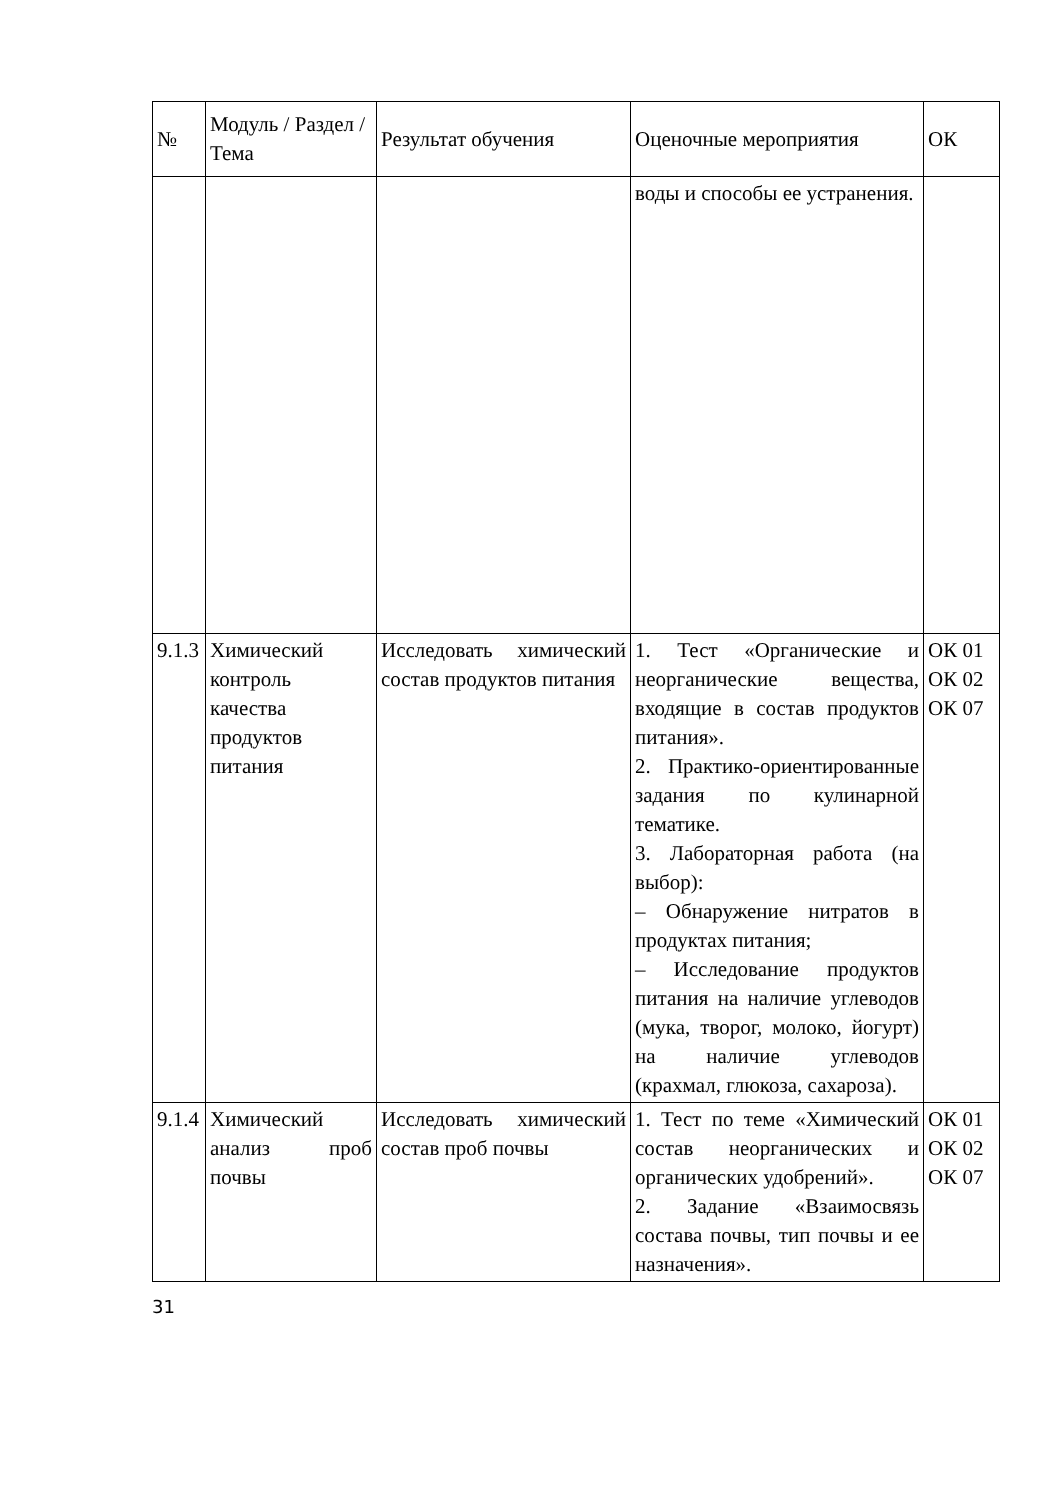| № | Модуль / Раздел / Тема | Результат обучения | Оценочные мероприятия | ОК |
| --- | --- | --- | --- | --- |
| | | | воды и способы ее устранения. | |
| 9.1.3 | Химический контроль качества продуктов питания | Исследовать химический состав продуктов питания | 1. Тест «Органические и неорганические вещества, входящие в состав продуктов питания». 2. Практико-ориентированные задания по кулинарной тематике. 3. Лабораторная работа (на выбор): – Обнаружение нитратов в продуктах питания; – Исследование продуктов питания на наличие углеводов (мука, творог, молоко, йогурт) на наличие углеводов (крахмал, глюкоза, сахароза). | ОК 01 ОК 02 ОК 07 |
| 9.1.4 | Химический анализ проб почвы | Исследовать химический состав проб почвы | 1. Тест по теме «Химический состав неорганических и органических удобрений». 2. Задание «Взаимосвязь состава почвы, тип почвы и ее назначения». | ОК 01 ОК 02 ОК 07 |
31